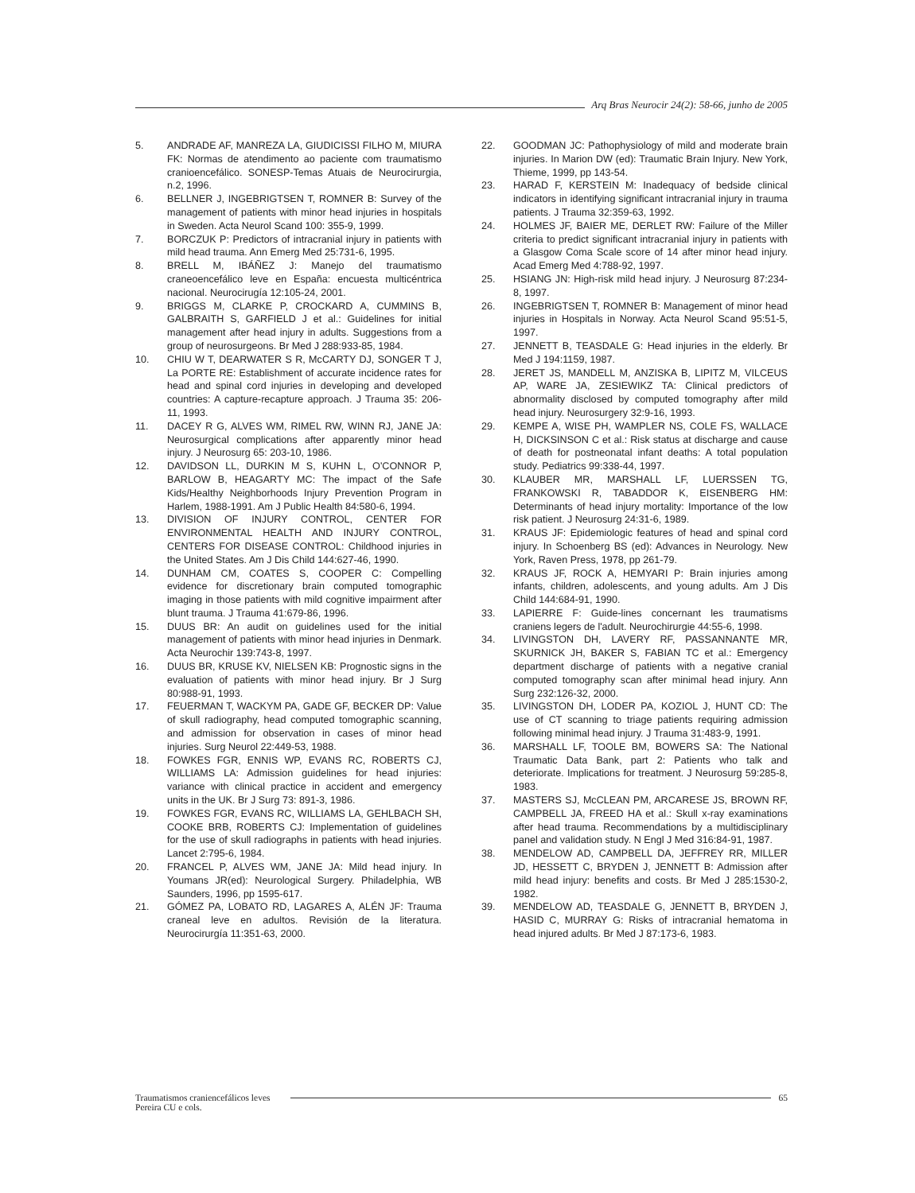Arq Bras Neurocir 24(2): 58-66, junho de 2005
5. ANDRADE AF, MANREZA LA, GIUDICISSI FILHO M, MIURA FK: Normas de atendimento ao paciente com traumatismo cranioencefálico. SONESP-Temas Atuais de Neurocirurgia, n.2, 1996.
6. BELLNER J, INGEBRIGTSEN T, ROMNER B: Survey of the management of patients with minor head injuries in hospitals in Sweden. Acta Neurol Scand 100: 355-9, 1999.
7. BORCZUK P: Predictors of intracranial injury in patients with mild head trauma. Ann Emerg Med 25:731-6, 1995.
8. BRELL M, IBÁÑEZ J: Manejo del traumatismo craneoencefálico leve en España: encuesta multicéntrica nacional. Neurocirugía 12:105-24, 2001.
9. BRIGGS M, CLARKE P, CROCKARD A, CUMMINS B, GALBRAITH S, GARFIELD J et al.: Guidelines for initial management after head injury in adults. Suggestions from a group of neurosurgeons. Br Med J 288:933-85, 1984.
10. CHIU W T, DEARWATER S R, McCARTY DJ, SONGER T J, La PORTE RE: Establishment of accurate incidence rates for head and spinal cord injuries in developing and developed countries: A capture-recapture approach. J Trauma 35: 206-11, 1993.
11. DACEY R G, ALVES WM, RIMEL RW, WINN RJ, JANE JA: Neurosurgical complications after apparently minor head injury. J Neurosurg 65: 203-10, 1986.
12. DAVIDSON LL, DURKIN M S, KUHN L, O'CONNOR P, BARLOW B, HEAGARTY MC: The impact of the Safe Kids/Healthy Neighborhoods Injury Prevention Program in Harlem, 1988-1991. Am J Public Health 84:580-6, 1994.
13. DIVISION OF INJURY CONTROL, CENTER FOR ENVIRONMENTAL HEALTH AND INJURY CONTROL, CENTERS FOR DISEASE CONTROL: Childhood injuries in the United States. Am J Dis Child 144:627-46, 1990.
14. DUNHAM CM, COATES S, COOPER C: Compelling evidence for discretionary brain computed tomographic imaging in those patients with mild cognitive impairment after blunt trauma. J Trauma 41:679-86, 1996.
15. DUUS BR: An audit on guidelines used for the initial management of patients with minor head injuries in Denmark. Acta Neurochir 139:743-8, 1997.
16. DUUS BR, KRUSE KV, NIELSEN KB: Prognostic signs in the evaluation of patients with minor head injury. Br J Surg 80:988-91, 1993.
17. FEUERMAN T, WACKYM PA, GADE GF, BECKER DP: Value of skull radiography, head computed tomographic scanning, and admission for observation in cases of minor head injuries. Surg Neurol 22:449-53, 1988.
18. FOWKES FGR, ENNIS WP, EVANS RC, ROBERTS CJ, WILLIAMS LA: Admission guidelines for head injuries: variance with clinical practice in accident and emergency units in the UK. Br J Surg 73: 891-3, 1986.
19. FOWKES FGR, EVANS RC, WILLIAMS LA, GEHLBACH SH, COOKE BRB, ROBERTS CJ: Implementation of guidelines for the use of skull radiographs in patients with head injuries. Lancet 2:795-6, 1984.
20. FRANCEL P, ALVES WM, JANE JA: Mild head injury. In Youmans JR(ed): Neurological Surgery. Philadelphia, WB Saunders, 1996, pp 1595-617.
21. GÓMEZ PA, LOBATO RD, LAGARES A, ALÉN JF: Trauma craneal leve en adultos. Revisión de la literatura. Neurocirurgía 11:351-63, 2000.
22. GOODMAN JC: Pathophysiology of mild and moderate brain injuries. In Marion DW (ed): Traumatic Brain Injury. New York, Thieme, 1999, pp 143-54.
23. HARAD F, KERSTEIN M: Inadequacy of bedside clinical indicators in identifying significant intracranial injury in trauma patients. J Trauma 32:359-63, 1992.
24. HOLMES JF, BAIER ME, DERLET RW: Failure of the Miller criteria to predict significant intracranial injury in patients with a Glasgow Coma Scale score of 14 after minor head injury. Acad Emerg Med 4:788-92, 1997.
25. HSIANG JN: High-risk mild head injury. J Neurosurg 87:234-8, 1997.
26. INGEBRIGTSEN T, ROMNER B: Management of minor head injuries in Hospitals in Norway. Acta Neurol Scand 95:51-5, 1997.
27. JENNETT B, TEASDALE G: Head injuries in the elderly. Br Med J 194:1159, 1987.
28. JERET JS, MANDELL M, ANZISKA B, LIPITZ M, VILCEUS AP, WARE JA, ZESIEWIKZ TA: Clinical predictors of abnormality disclosed by computed tomography after mild head injury. Neurosurgery 32:9-16, 1993.
29. KEMPE A, WISE PH, WAMPLER NS, COLE FS, WALLACE H, DICKSINSON C et al.: Risk status at discharge and cause of death for postneonatal infant deaths: A total population study. Pediatrics 99:338-44, 1997.
30. KLAUBER MR, MARSHALL LF, LUERSSEN TG, FRANKOWSKI R, TABADDOR K, EISENBERG HM: Determinants of head injury mortality: Importance of the low risk patient. J Neurosurg 24:31-6, 1989.
31. KRAUS JF: Epidemiologic features of head and spinal cord injury. In Schoenberg BS (ed): Advances in Neurology. New York, Raven Press, 1978, pp 261-79.
32. KRAUS JF, ROCK A, HEMYARI P: Brain injuries among infants, children, adolescents, and young adults. Am J Dis Child 144:684-91, 1990.
33. LAPIERRE F: Guide-lines concernant les traumatisms craniens legers de l'adult. Neurochirurgie 44:55-6, 1998.
34. LIVINGSTON DH, LAVERY RF, PASSANNANTE MR, SKURNICK JH, BAKER S, FABIAN TC et al.: Emergency department discharge of patients with a negative cranial computed tomography scan after minimal head injury. Ann Surg 232:126-32, 2000.
35. LIVINGSTON DH, LODER PA, KOZIOL J, HUNT CD: The use of CT scanning to triage patients requiring admission following minimal head injury. J Trauma 31:483-9, 1991.
36. MARSHALL LF, TOOLE BM, BOWERS SA: The National Traumatic Data Bank, part 2: Patients who talk and deteriorate. Implications for treatment. J Neurosurg 59:285-8, 1983.
37. MASTERS SJ, McCLEAN PM, ARCARESE JS, BROWN RF, CAMPBELL JA, FREED HA et al.: Skull x-ray examinations after head trauma. Recommendations by a multidisciplinary panel and validation study. N Engl J Med 316:84-91, 1987.
38. MENDELOW AD, CAMPBELL DA, JEFFREY RR, MILLER JD, HESSETT C, BRYDEN J, JENNETT B: Admission after mild head injury: benefits and costs. Br Med J 285:1530-2, 1982.
39. MENDELOW AD, TEASDALE G, JENNETT B, BRYDEN J, HASID C, MURRAY G: Risks of intracranial hematoma in head injured adults. Br Med J 87:173-6, 1983.
Traumatismos craniencefálicos leves 65
Pereira CU e cols.